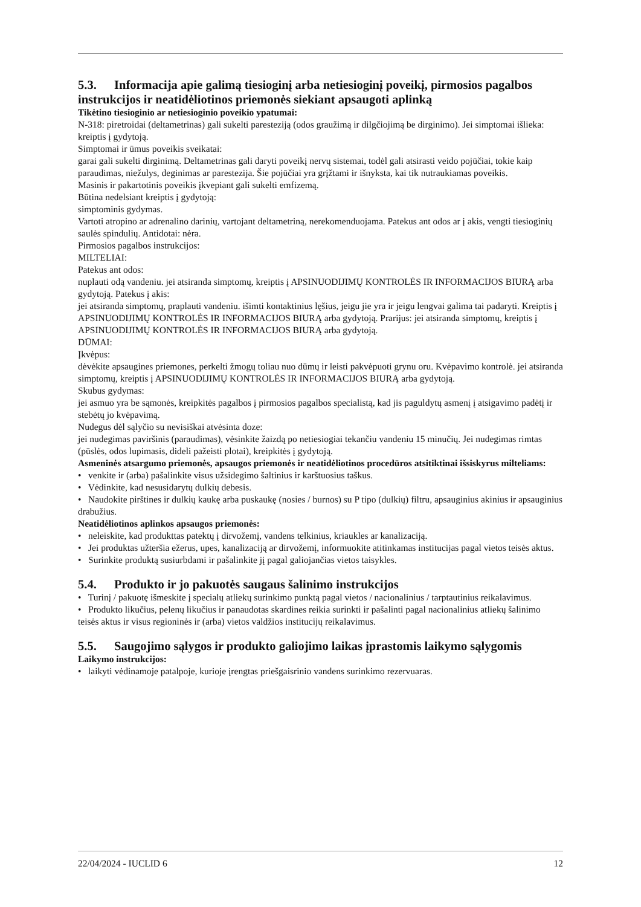5.3. Informacija apie galimą tiesioginį arba netiesioginį poveikį, pirmosios pagalbos instrukcijos ir neatidėliotinos priemonės siekiant apsaugoti aplinką
Tikėtino tiesioginio ar netiesioginio poveikio ypatumai:
N-318: piretroidai (deltametrinas) gali sukelti paresteziją (odos graužimą ir dilgčiojimą be dirginimo). Jei simptomai išlieka: kreiptis į gydytoją.
Simptomai ir ūmus poveikis sveikatai:
garai gali sukelti dirginimą. Deltametrinas gali daryti poveikį nervų sistemai, todėl gali atsirasti veido pojūčiai, tokie kaip paraudimas, niežulys, deginimas ar parestezija. Šie pojūčiai yra grįžtami ir išnyksta, kai tik nutraukiamas poveikis.
Masinis ir pakartotinis poveikis įkvepiant gali sukelti emfizemą.
Būtina nedelsiant kreiptis į gydytoją:
simptominis gydymas.
Vartoti atropino ar adrenalino darinių, vartojant deltametriną, nerekomenduojama. Patekus ant odos ar į akis, vengti tiesioginių saulės spindulių. Antidotai: nėra.
Pirmosios pagalbos instrukcijos:
MILTELIAI:
Patekus ant odos:
nuplauti odą vandeniu. jei atsiranda simptomų, kreiptis į APSINUODIJIMŲ KONTROLĖS IR INFORMACIJOS BIURĄ arba gydytoją. Patekus į akis:
jei atsiranda simptomų, praplauti vandeniu. išimti kontaktinius lęšius, jeigu jie yra ir jeigu lengvai galima tai padaryti. Kreiptis į APSINUODIJIMŲ KONTROLĖS IR INFORMACIJOS BIURĄ arba gydytoją. Prarijus: jei atsiranda simptomų, kreiptis į APSINUODIJIMŲ KONTROLĖS IR INFORMACIJOS BIURĄ arba gydytoją.
DŪMAI:
Įkvėpus:
dėvėkite apsaugines priemones, perkelti žmogų toliau nuo dūmų ir leisti pakvėpuoti grynu oru. Kvėpavimo kontrolė. jei atsiranda simptomų, kreiptis į APSINUODIJIMŲ KONTROLĖS IR INFORMACIJOS BIURĄ arba gydytoją.
Skubus gydymas:
jei asmuo yra be sąmonės, kreipkitės pagalbos į pirmosios pagalbos specialistą, kad jis paguldytų asmenį į atsigavimo padėtį ir stebėtų jo kvėpavimą.
Nudegus dėl sąlyčio su nevisiškai atvėsinta doze:
jei nudegimas paviršinis (paraudimas), vėsinkite žaizdą po netiesiogiai tekančiu vandeniu 15 minučių. Jei nudegimas rimtas (pūslės, odos lupimasis, dideli pažeisti plotai), kreipkitės į gydytoją.
Asmeninės atsargumo priemonės, apsaugos priemonės ir neatidėliotinos procedūros atsitiktinai išsiskyrus milteliams:
• venkite ir (arba) pašalinkite visus užsidegimo šaltinius ir karštuosius taškus.
• Vėdinkite, kad nesusidarytų dulkių debesis.
• Naudokite pirštines ir dulkių kaukę arba puskaukę (nosies / burnos) su P tipo (dulkių) filtru, apsauginius akinius ir apsauginius drabužius.
Neatidėliotinos aplinkos apsaugos priemonės:
• neleiskite, kad produkttas patektų į dirvožemį, vandens telkinius, kriaukles ar kanalizaciją.
• Jei produktas užteršia ežerus, upes, kanalizaciją ar dirvožemį, informuokite atitinkamas institucijas pagal vietos teisės aktus.
• Surinkite produktą susiurbdami ir pašalinkite jį pagal galiojančias vietos taisykles.
5.4. Produkto ir jo pakuotės saugaus šalinimo instrukcijos
• Turinį / pakuotę išmeskite į specialų atliekų surinkimo punktą pagal vietos / nacionalinius / tarptautinius reikalavimus.
• Produkto likučius, pelenų likučius ir panaudotas skardines reikia surinkti ir pašalinti pagal nacionalinius atliekų šalinimo teisės aktus ir visus regioninės ir (arba) vietos valdžios institucijų reikalavimus.
5.5. Saugojimo sąlygos ir produkto galiojimo laikas įprastomis laikymo sąlygomis
Laikymo instrukcijos:
• laikyti vėdinamoje patalpoje, kurioje įrengtas priešgaisrinio vandens surinkimo rezervuaras.
22/04/2024 - IUCLID 6 12